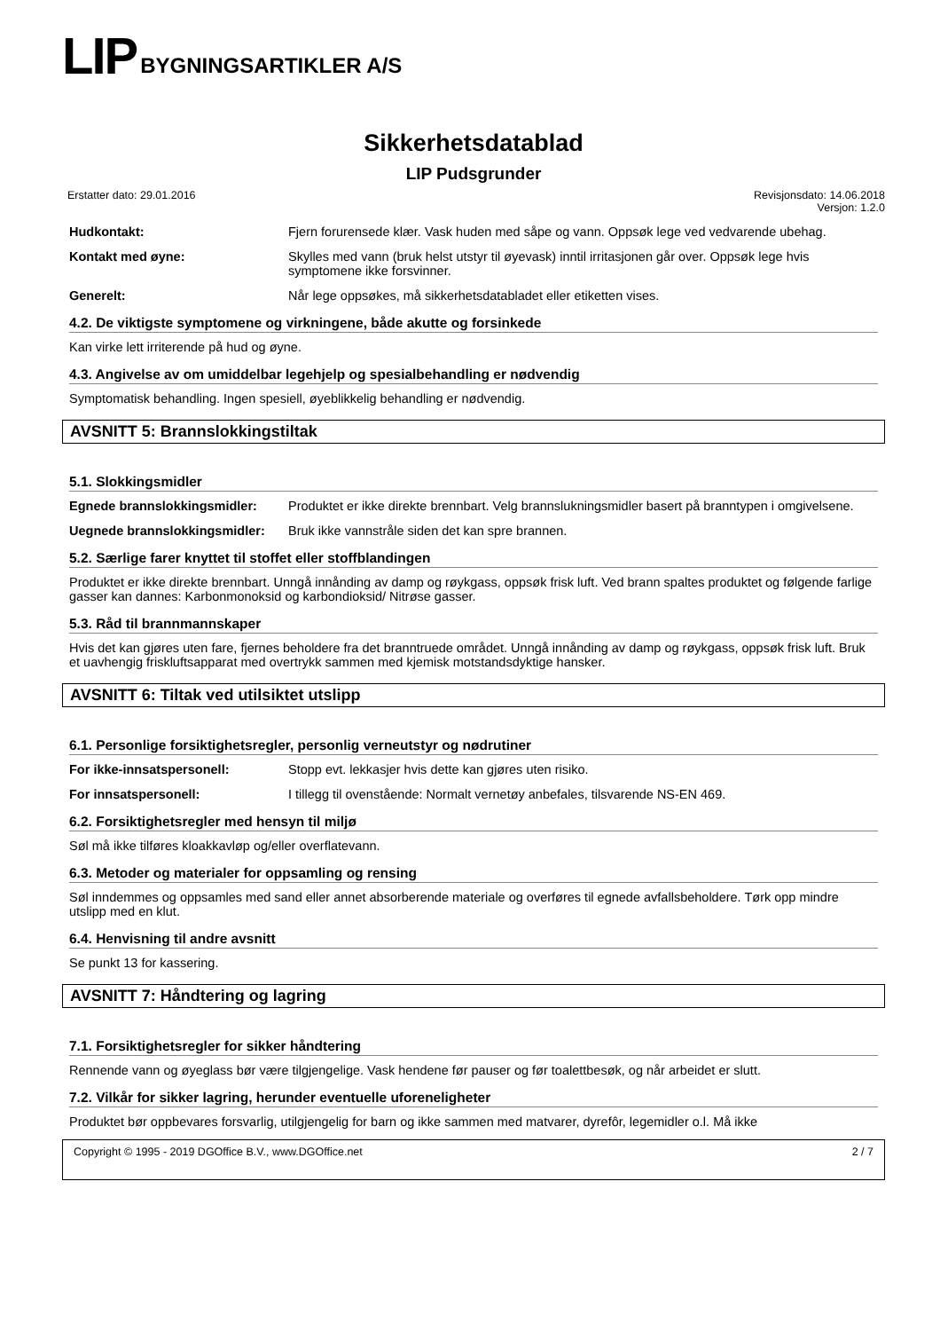LIP BYGNINGSARTIKLER A/S
Sikkerhetsdatablad
LIP Pudsgrunder
Erstatter dato: 29.01.2016 Revisjonsdato: 14.06.2018
Versjon: 1.2.0
Hudkontakt: Fjern forurensede klær. Vask huden med såpe og vann. Oppsøk lege ved vedvarende ubehag.
Kontakt med øyne: Skylles med vann (bruk helst utstyr til øyevask) inntil irritasjonen går over. Oppsøk lege hvis symptomene ikke forsvinner.
Generelt: Når lege oppsøkes, må sikkerhetsdatabladet eller etiketten vises.
4.2. De viktigste symptomene og virkningene, både akutte og forsinkede
Kan virke lett irriterende på hud og øyne.
4.3. Angivelse av om umiddelbar legehjelp og spesialbehandling er nødvendig
Symptomatisk behandling. Ingen spesiell, øyeblikkelig behandling er nødvendig.
AVSNITT 5: Brannslokkingstiltak
5.1. Slokkingsmidler
Egnede brannslokkingsmidler: Produktet er ikke direkte brennbart. Velg brannslukningsmidler basert på branntypen i omgivelsene.
Uegnede brannslokkingsmidler:
Bruk ikke vannstråle siden det kan spre brannen.
5.2. Særlige farer knyttet til stoffet eller stoffblandingen
Produktet er ikke direkte brennbart. Unngå innånding av damp og røykgass, oppsøk frisk luft. Ved brann spaltes produktet og følgende farlige gasser kan dannes: Karbonmonoksid og karbondioksid/ Nitrøse gasser.
5.3. Råd til brannmannskaper
Hvis det kan gjøres uten fare, fjernes beholdere fra det branntruede området. Unngå innånding av damp og røykgass, oppsøk frisk luft. Bruk et uavhengig friskluftsapparat med overtrykk sammen med kjemisk motstandsdyktige hansker.
AVSNITT 6: Tiltak ved utilsiktet utslipp
6.1. Personlige forsiktighetsregler, personlig verneutstyr og nødrutiner
For ikke-innsatspersonell: Stopp evt. lekkasjer hvis dette kan gjøres uten risiko.
For innsatspersonell: I tillegg til ovenstående: Normalt vernetøy anbefales, tilsvarende NS-EN 469.
6.2. Forsiktighetsregler med hensyn til miljø
Søl må ikke tilføres kloakkavløp og/eller overflatevann.
6.3. Metoder og materialer for oppsamling og rensing
Søl inndemmes og oppsamles med sand eller annet absorberende materiale og overføres til egnede avfallsbeholdere. Tørk opp mindre utslipp med en klut.
6.4. Henvisning til andre avsnitt
Se punkt 13 for kassering.
AVSNITT 7: Håndtering og lagring
7.1. Forsiktighetsregler for sikker håndtering
Rennende vann og øyeglass bør være tilgjengelige. Vask hendene før pauser og før toalettbesøk, og når arbeidet er slutt.
7.2. Vilkår for sikker lagring, herunder eventuelle uforeneligheter
Produktet bør oppbevares forsvarlig, utilgjengelig for barn og ikke sammen med matvarer, dyrefôr, legemidler o.l. Må ikke
Copyright © 1995 - 2019 DGOffice B.V., www.DGOffice.net 2 / 7